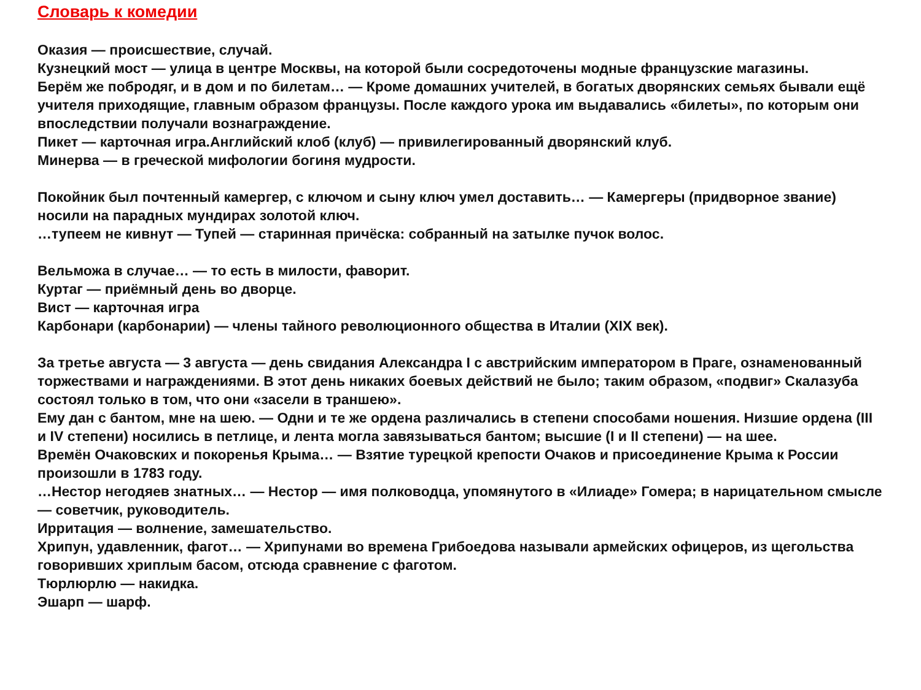Словарь к комедии
Оказия — происшествие, случай.
Кузнецкий мост — улица в центре Москвы, на которой были сосредоточены модные французские магазины.
Берём же побродяг, и в дом и по билетам… — Кроме домашних учителей, в богатых дворянских семьях бывали ещё учителя приходящие, главным образом французы. После каждого урока им выдавались «билеты», по которым они впоследствии получали вознаграждение.
Пикет — карточная игра.Английский клоб (клуб) — привилегированный дворянский клуб.
Минерва — в греческой мифологии богиня мудрости.
Покойник был почтенный камергер, с ключом и сыну ключ умел доставить… — Камергеры (придворное звание) носили на парадных мундирах золотой ключ.
…тупеем не кивнут — Тупей — старинная причёска: собранный на затылке пучок волос.
Вельможа в случае… — то есть в милости, фаворит.
Куртаг — приёмный день во дворце.
Вист — карточная игра
Карбонари (карбонарии) — члены тайного революционного общества в Италии (XIX век).
За третье августа — 3 августа — день свидания Александра I с австрийским императором в Праге, ознаменованный торжествами и награждениями. В этот день никаких боевых действий не было; таким образом, «подвиг» Скалазуба состоял только в том, что они «засели в траншею».
Ему дан с бантом, мне на шею. — Одни и те же ордена различались в степени способами ношения. Низшие ордена (III и IV степени) носились в петлице, и лента могла завязываться бантом; высшие (I и II степени) — на шее.
Времён Очаковских и покоренья Крыма… — Взятие турецкой крепости Очаков и присоединение Крыма к России произошли в 1783 году.
…Нестор негодяев знатных… — Нестор — имя полководца, упомянутого в «Илиаде» Гомера; в нарицательном смысле — советчик, руководитель.
Ирритация — волнение, замешательство.
Хрипун, удавленник, фагот… — Хрипунами во времена Грибоедова называли армейских офицеров, из щегольства говоривших хриплым басом, отсюда сравнение с фаготом.
Тюрлюрлю — накидка.
Эшарп — шарф.